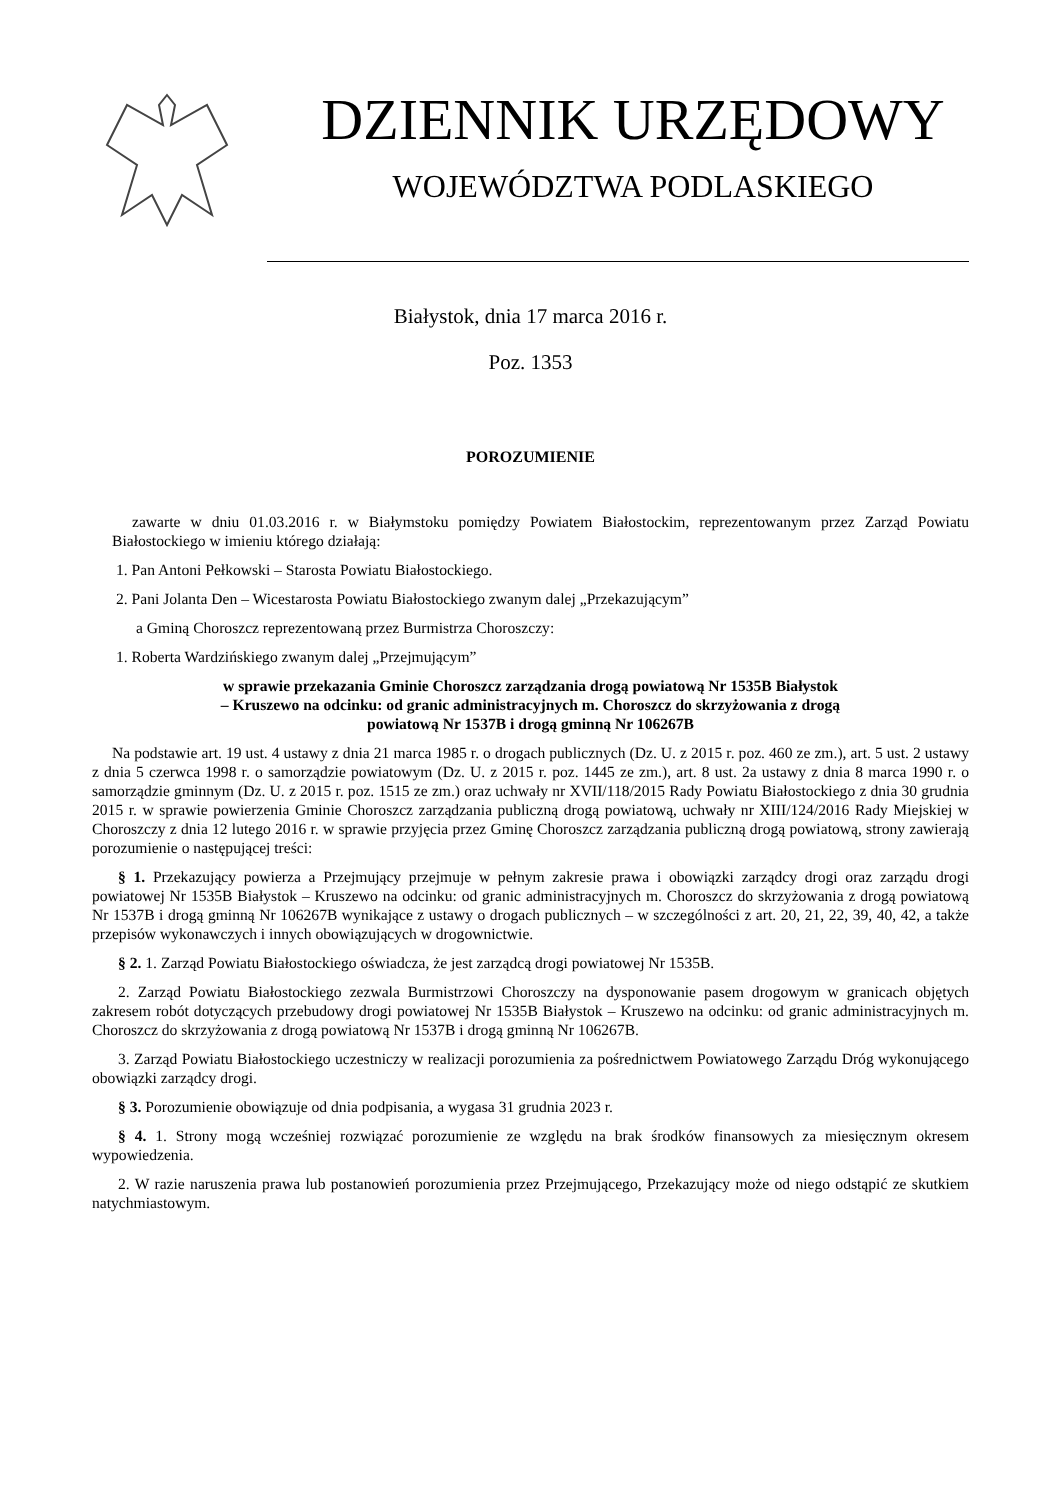DZIENNIK URZĘDOWY
WOJEWÓDZTWA PODLASKIEGO
Białystok, dnia 17 marca 2016 r.
Poz. 1353
POROZUMIENIE
zawarte w dniu 01.03.2016 r. w Białymstoku pomiędzy Powiatem Białostockim, reprezentowanym przez Zarząd Powiatu Białostockiego w imieniu którego działają:
1. Pan Antoni Pełkowski – Starosta Powiatu Białostockiego.
2. Pani Jolanta Den – Wicestarosta Powiatu Białostockiego zwanym dalej „Przekazującym”
a Gminą Choroszcz reprezentowaną przez Burmistrza Choroszczy:
1. Roberta Wardzińskiego zwanym dalej „Przejmującym”
w sprawie przekazania Gminie Choroszcz zarządzania drogą powiatową Nr 1535B Białystok
– Kruszewo na odcinku: od granic administracyjnych m. Choroszcz do skrzyżowania z drogą
powiatową Nr 1537B i drogą gminną Nr 106267B
Na podstawie art. 19 ust. 4 ustawy z dnia 21 marca 1985 r. o drogach publicznych (Dz. U. z 2015 r. poz. 460 ze zm.), art. 5 ust. 2 ustawy z dnia 5 czerwca 1998 r. o samorządzie powiatowym (Dz. U. z 2015 r. poz. 1445 ze zm.), art. 8 ust. 2a ustawy z dnia 8 marca 1990 r. o samorządzie gminnym (Dz. U. z 2015 r. poz. 1515 ze zm.) oraz uchwały nr XVII/118/2015 Rady Powiatu Białostockiego z dnia 30 grudnia 2015 r. w sprawie powierzenia Gminie Choroszcz zarządzania publiczną drogą powiatową, uchwały nr XIII/124/2016 Rady Miejskiej w Choroszczy z dnia 12 lutego 2016 r. w sprawie przyjęcia przez Gminę Choroszcz zarządzania publiczną drogą powiatową, strony zawierają porozumienie o następującej treści:
§ 1. Przekazujący powierza a Przejmujący przejmuje w pełnym zakresie prawa i obowiązki zarządcy drogi oraz zarządu drogi powiatowej Nr 1535B Białystok – Kruszewo na odcinku: od granic administracyjnych m. Choroszcz do skrzyżowania z drogą powiatową Nr 1537B i drogą gminną Nr 106267B wynikające z ustawy o drogach publicznych – w szczególności z art. 20, 21, 22, 39, 40, 42, a także przepisów wykonawczych i innych obowiązujących w drogownictwie.
§ 2. 1. Zarząd Powiatu Białostockiego oświadcza, że jest zarządcą drogi powiatowej Nr 1535B.
2. Zarząd Powiatu Białostockiego zezwala Burmistrzowi Choroszczy na dysponowanie pasem drogowym w granicach objętych zakresem robót dotyczących przebudowy drogi powiatowej Nr 1535B Białystok – Kruszewo na odcinku: od granic administracyjnych m. Choroszcz do skrzyżowania z drogą powiatową Nr 1537B i drogą gminną Nr 106267B.
3. Zarząd Powiatu Białostockiego uczestniczy w realizacji porozumienia za pośrednictwem Powiatowego Zarządu Dróg wykonującego obowiązki zarządcy drogi.
§ 3. Porozumienie obowiązuje od dnia podpisania, a wygasa 31 grudnia 2023 r.
§ 4. 1. Strony mogą wcześniej rozwiązać porozumienie ze względu na brak środków finansowych za miesięcznym okresem wypowiedzenia.
2. W razie naruszenia prawa lub postanowień porozumienia przez Przejmującego, Przekazujący może od niego odstąpić ze skutkiem natychmiastowym.